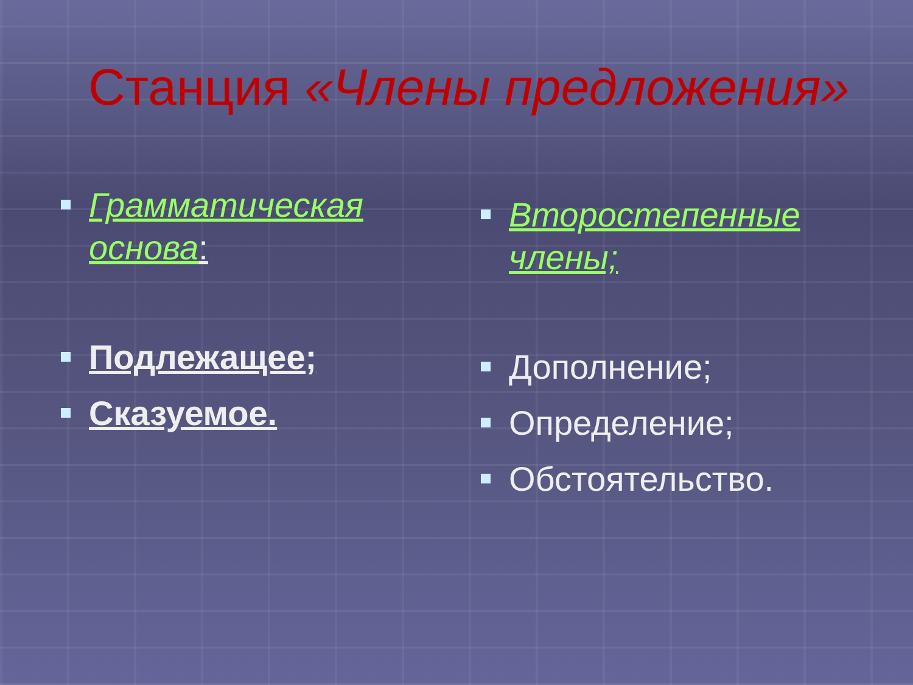Станция «Члены предложения»
Грамматическая основа:
Подлежащее;
Сказуемое.
Второстепенные члены;
Дополнение;
Определение;
Обстоятельство.